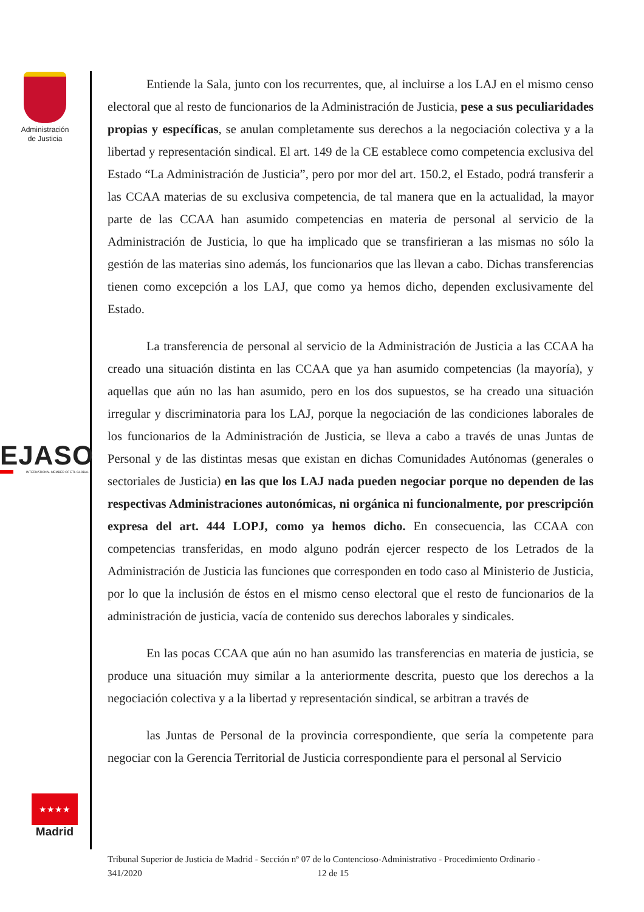Administración
de Justicia
EJASO
INTERNATIONAL MEMBER OF ETL GLOBAL
★★★★
Madrid
Entiende la Sala, junto con los recurrentes, que, al incluirse a los LAJ en el mismo censo electoral que al resto de funcionarios de la Administración de Justicia, pese a sus peculiaridades propias y específicas, se anulan completamente sus derechos a la negociación colectiva y a la libertad y representación sindical. El art. 149 de la CE establece como competencia exclusiva del Estado “La Administración de Justicia”, pero por mor del art. 150.2, el Estado, podrá transferir a las CCAA materias de su exclusiva competencia, de tal manera que en la actualidad, la mayor parte de las CCAA han asumido competencias en materia de personal al servicio de la Administración de Justicia, lo que ha implicado que se transfirieran a las mismas no sólo la gestión de las materias sino además, los funcionarios que las llevan a cabo. Dichas transferencias tienen como excepción a los LAJ, que como ya hemos dicho, dependen exclusivamente del Estado.
La transferencia de personal al servicio de la Administración de Justicia a las CCAA ha creado una situación distinta en las CCAA que ya han asumido competencias (la mayoría), y aquellas que aún no las han asumido, pero en los dos supuestos, se ha creado una situación irregular y discriminatoria para los LAJ, porque la negociación de las condiciones laborales de los funcionarios de la Administración de Justicia, se lleva a cabo a través de unas Juntas de Personal y de las distintas mesas que existan en dichas Comunidades Autónomas (generales o sectoriales de Justicia) en las que los LAJ nada pueden negociar porque no dependen de las respectivas Administraciones autonómicas, ni orgánica ni funcionalmente, por prescripción expresa del art. 444 LOPJ, como ya hemos dicho. En consecuencia, las CCAA con competencias transferidas, en modo alguno podrán ejercer respecto de los Letrados de la Administración de Justicia las funciones que corresponden en todo caso al Ministerio de Justicia, por lo que la inclusión de éstos en el mismo censo electoral que el resto de funcionarios de la administración de justicia, vacía de contenido sus derechos laborales y sindicales.
En las pocas CCAA que aún no han asumido las transferencias en materia de justicia, se produce una situación muy similar a la anteriormente descrita, puesto que los derechos a la negociación colectiva y a la libertad y representación sindical, se arbitran a través de
las Juntas de Personal de la provincia correspondiente, que sería la competente para negociar con la Gerencia Territorial de Justicia correspondiente para el personal al Servicio
Tribunal Superior de Justicia de Madrid - Sección nº 07 de lo Contencioso-Administrativo - Procedimiento Ordinario -
341/2020 12 de 15